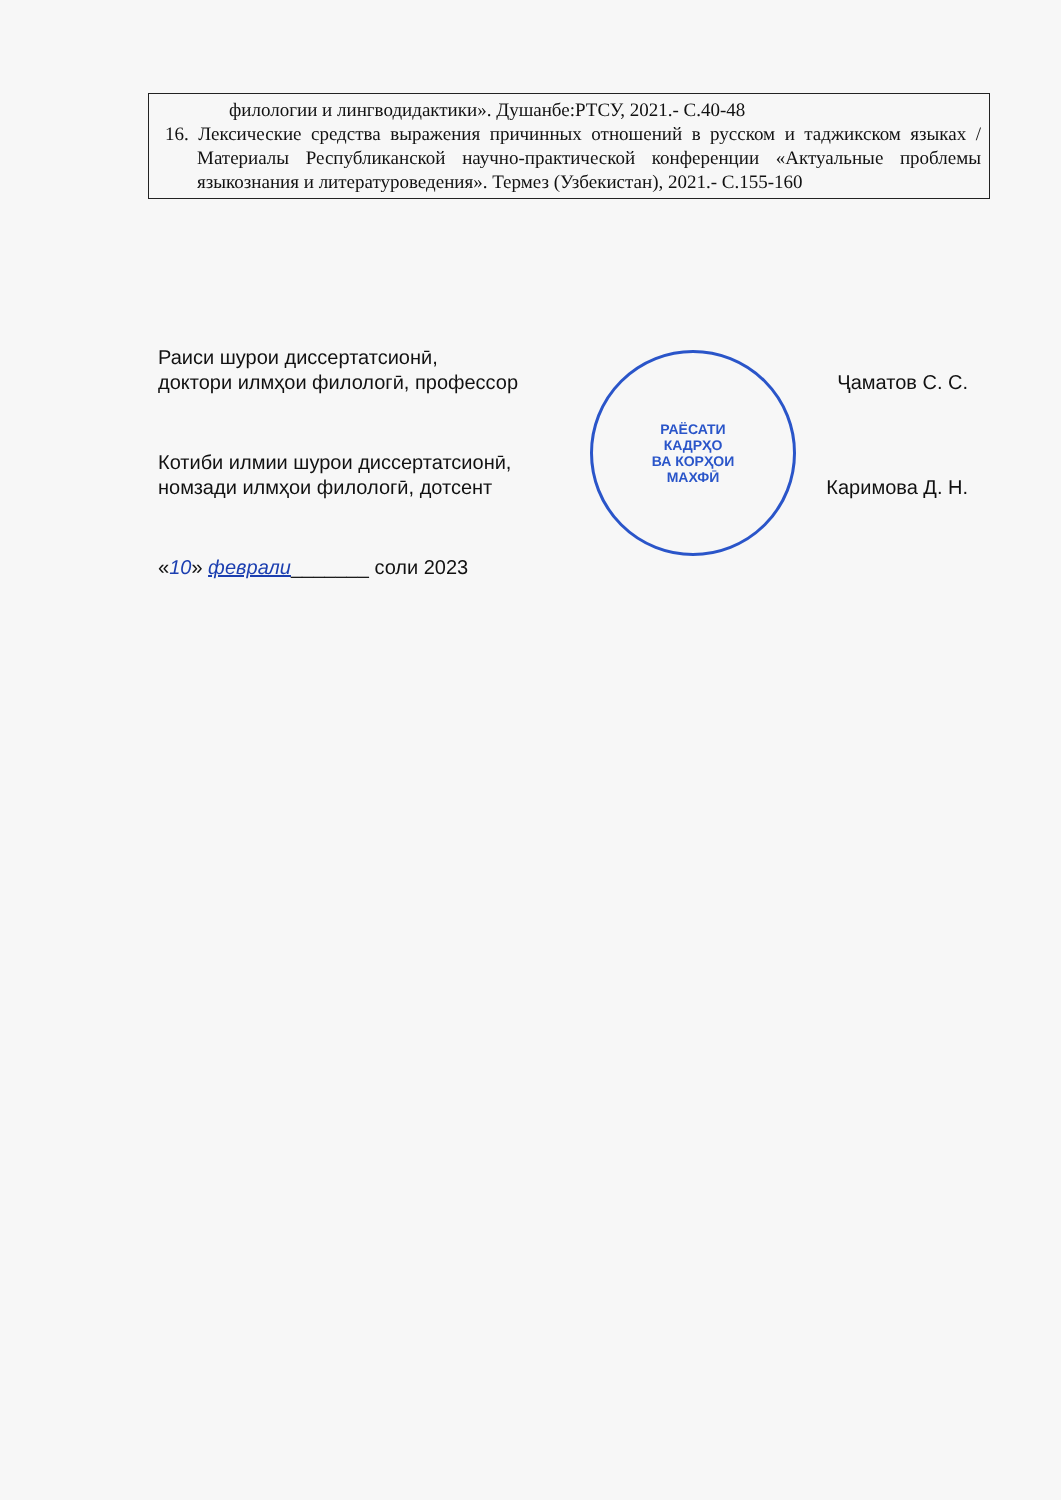филологии и лингводидактики». Душанбе:РТСУ, 2021.- С.40-48
16. Лексические средства выражения причинных отношений в русском и таджикском языках / Материалы Республиканской научно-практической конференции «Актуальные проблемы языкознания и литературоведения». Термез (Узбекистан), 2021.- С.155-160
Раиси шурои диссертатсионӣ,
доктори илмҳои филологӣ, профессор Ҷаматов С. С.
Котиби илмии шурои диссертатсионӣ,
номзади илмҳои филологӣ, дотсент Каримова Д. Н.
«10» феврали_______ соли 2023
РАЁСАТИ
КАДРҲО
ВА КОРҲОИ
МАХФӢ